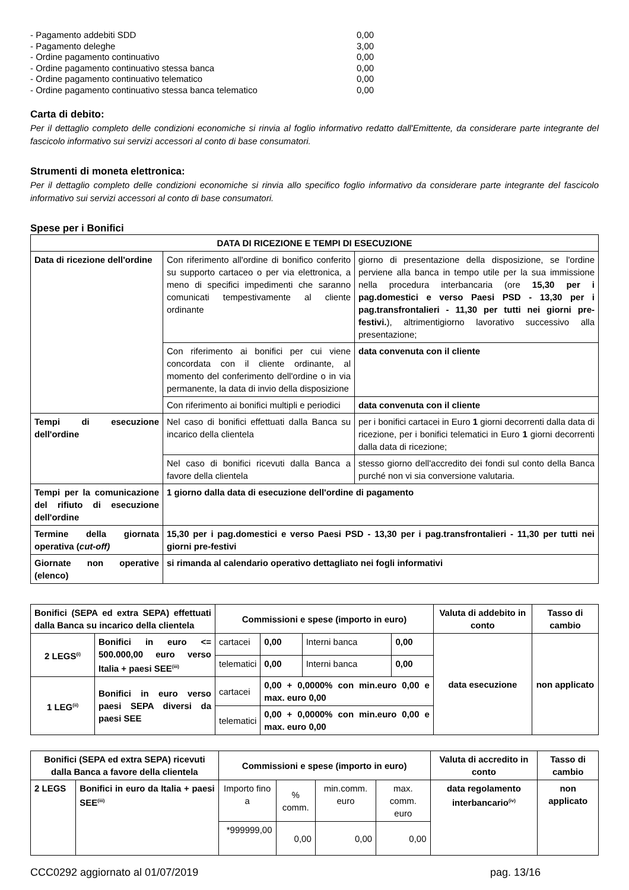| - Pagamento addebiti SDD | 0,00 |
| - Pagamento deleghe | 3,00 |
| - Ordine pagamento continuativo | 0,00 |
| - Ordine pagamento continuativo stessa banca | 0,00 |
| - Ordine pagamento continuativo telematico | 0,00 |
| - Ordine pagamento continuativo stessa banca telematico | 0,00 |
Carta di debito:
Per il dettaglio completo delle condizioni economiche si rinvia al foglio informativo redatto dall'Emittente, da considerare parte integrante del fascicolo informativo sui servizi accessori al conto di base consumatori.
Strumenti di moneta elettronica:
Per il dettaglio completo delle condizioni economiche si rinvia allo specifico foglio informativo da considerare parte integrante del fascicolo informativo sui servizi accessori al conto di base consumatori.
Spese per i Bonifici
| DATA DI RICEZIONE E TEMPI DI ESECUZIONE | | |
| --- | --- | --- |
| Data di ricezione dell'ordine | Con riferimento all'ordine di bonifico conferito su supporto cartaceo o per via elettronica, a meno di specifici impedimenti che saranno comunicati tempestivamente al cliente ordinante | giorno di presentazione della disposizione, se l'ordine perviene alla banca in tempo utile per la sua immissione nella procedura interbancaria (ore 15,30 per i pag.domestici e verso Paesi PSD - 13,30 per i pag.transfrontalieri - 11,30 per tutti nei giorni pre-festivi. ), altrimentigiorno lavorativo successivo alla presentazione; |
| | Con riferimento ai bonifici per cui viene concordata con il cliente ordinante, al momento del conferimento dell'ordine o in via permanente, la data di invio della disposizione | data convenuta con il cliente |
| | Con riferimento ai bonifici multipli e periodici | data convenuta con il cliente |
| Tempi di esecuzione dell'ordine | Nel caso di bonifici effettuati dalla Banca su incarico della clientela | per i bonifici cartacei in Euro 1 giorni decorrenti dalla data di ricezione, per i bonifici telematici in Euro 1 giorni decorrenti dalla data di ricezione; |
| | Nel caso di bonifici ricevuti dalla Banca a favore della clientela | stesso giorno dell'accredito dei fondi sul conto della Banca purché non vi sia conversione valutaria. |
| Tempi per la comunicazione del rifiuto di esecuzione dell'ordine | 1 giorno dalla data di esecuzione dell'ordine di pagamento | |
| Termine della giornata operativa ( cut-off) | 15,30 per i pag.domestici e verso Paesi PSD - 13,30 per i pag.transfrontalieri - 11,30 per tutti nei giorni pre-festivi | |
| Giornate non operative (elenco) | si rimanda al calendario operativo dettagliato nei fogli informativi | |
| Bonifici (SEPA ed extra SEPA) effettuati dalla Banca su incarico della clientela | | Commissioni e spese (importo in euro) | | | | Valuta di addebito in conto | Tasso di cambio |
| --- | --- | --- | --- | --- | --- | --- | --- |
| 2 LEGS<sup>(i)</sup> | Bonifici in euro <= 500.000,00 euro verso Italia + paesi SEE<sup>(iii)</sup> | cartacei | 0,00 | Interni banca | 0,00 | data esecuzione | non applicato |
| | | telematici | 0,00 | Interni banca | 0,00 | | |
| 1 LEG<sup>(ii)</sup> | Bonifici in euro verso paesi SEPA diversi da paesi SEE | cartacei | 0,00 + 0,0000% con min.euro 0,00 e max. euro 0,00 | | | | |
| | | telematici | 0,00 + 0,0000% con min.euro 0,00 e max. euro 0,00 | | | | |
| Bonifici (SEPA ed extra SEPA) ricevuti dalla Banca a favore della clientela | | Commissioni e spese (importo in euro) | | | | Valuta di accredito in conto | Tasso di cambio |
| --- | --- | --- | --- | --- | --- | --- | --- |
| 2 LEGS | Bonifici in euro da Italia + paesi SEE<sup>(iii)</sup> | Importo fino a | % comm. | min.comm. euro | max. comm. euro | data regolamento interbancario<sup>(iv)</sup> | non applicato |
| | | *999999,00 | 0,00 | 0,00 | 0,00 | | |
CCC0292 aggiornato al 01/07/2019 pag. 13/16